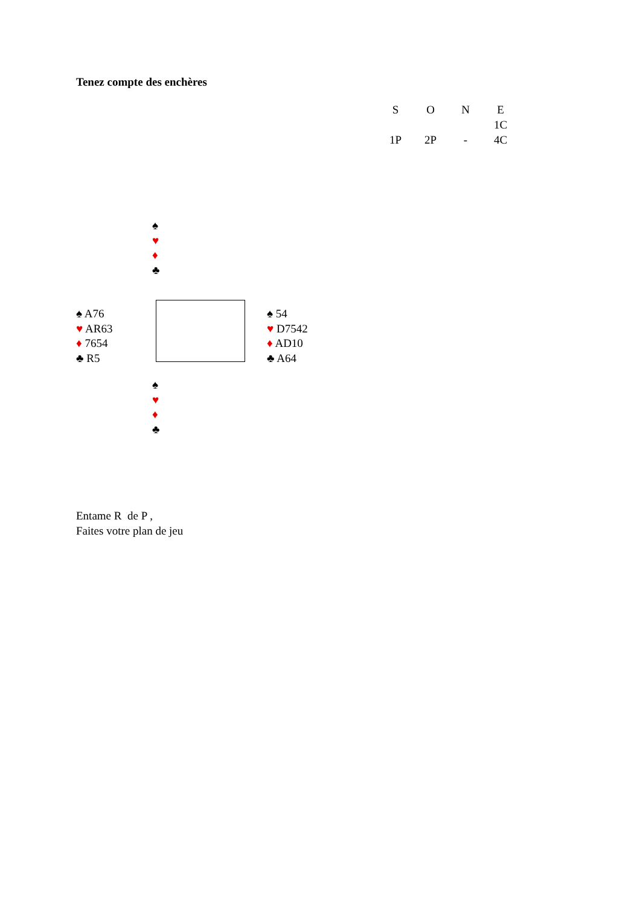Tenez compte des enchères
| S | O | N | E |
| --- | --- | --- | --- |
| | | | 1C |
| 1P | 2P | - | 4C |
♠
♥
♦
♣
♠ A76
♥ AR63
♦ 7654
♣ R5
♠ 54
♥ D7542
♦ AD10
♣ A64
♠
♥
♦
♣
Entame R de P ,
Faites votre plan de jeu